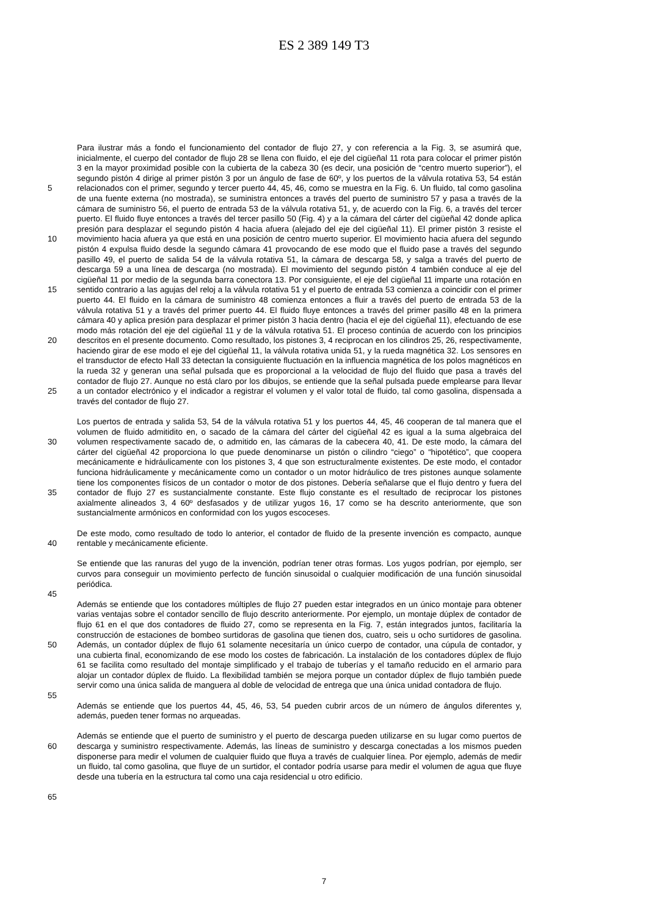ES 2 389 149 T3
5
10
15
20
25
30
35
40
45
50
55
60
65
Para ilustrar más a fondo el funcionamiento del contador de flujo 27, y con referencia a la Fig. 3, se asumirá que, inicialmente, el cuerpo del contador de flujo 28 se llena con fluido, el eje del cigüeñal 11 rota para colocar el primer pistón 3 en la mayor proximidad posible con la cubierta de la cabeza 30 (es decir, una posición de “centro muerto superior”), el segundo pistón 4 dirige al primer pistón 3 por un ángulo de fase de 60º, y los puertos de la válvula rotativa 53, 54 están relacionados con el primer, segundo y tercer puerto 44, 45, 46, como se muestra en la Fig. 6. Un fluido, tal como gasolina de una fuente externa (no mostrada), se suministra entonces a través del puerto de suministro 57 y pasa a través de la cámara de suministro 56, el puerto de entrada 53 de la válvula rotativa 51, y, de acuerdo con la Fig. 6, a través del tercer puerto. El fluido fluye entonces a través del tercer pasillo 50 (Fig. 4) y a la cámara del cárter del cigüeñal 42 donde aplica presión para desplazar el segundo pistón 4 hacia afuera (alejado del eje del cigüeñal 11). El primer pistón 3 resiste el movimiento hacia afuera ya que está en una posición de centro muerto superior. El movimiento hacia afuera del segundo pistón 4 expulsa fluido desde la segundo cámara 41 provocando de ese modo que el fluido pase a través del segundo pasillo 49, el puerto de salida 54 de la válvula rotativa 51, la cámara de descarga 58, y salga a través del puerto de descarga 59 a una línea de descarga (no mostrada). El movimiento del segundo pistón 4 también conduce al eje del cigüeñal 11 por medio de la segunda barra conectora 13. Por consiguiente, el eje del cigüeñal 11 imparte una rotación en sentido contrario a las agujas del reloj a la válvula rotativa 51 y el puerto de entrada 53 comienza a coincidir con el primer puerto 44. El fluido en la cámara de suministro 48 comienza entonces a fluir a través del puerto de entrada 53 de la válvula rotativa 51 y a través del primer puerto 44. El fluido fluye entonces a través del primer pasillo 48 en la primera cámara 40 y aplica presión para desplazar el primer pistón 3 hacia dentro (hacia el eje del cigüeñal 11), efectuando de ese modo más rotación del eje del cigüeñal 11 y de la válvula rotativa 51. El proceso continúa de acuerdo con los principios descritos en el presente documento. Como resultado, los pistones 3, 4 reciprocan en los cilindros 25, 26, respectivamente, haciendo girar de ese modo el eje del cigüeñal 11, la válvula rotativa unida 51, y la rueda magnética 32. Los sensores en el transductor de efecto Hall 33 detectan la consiguiente fluctuación en la influencia magnética de los polos magnéticos en la rueda 32 y generan una señal pulsada que es proporcional a la velocidad de flujo del fluido que pasa a través del contador de flujo 27. Aunque no está claro por los dibujos, se entiende que la señal pulsada puede emplearse para llevar a un contador electrónico y el indicador a registrar el volumen y el valor total de fluido, tal como gasolina, dispensada a través del contador de flujo 27.
Los puertos de entrada y salida 53, 54 de la válvula rotativa 51 y los puertos 44, 45, 46 cooperan de tal manera que el volumen de fluido admitidito en, o sacado de la cámara del cárter del cigüeñal 42 es igual a la suma algebraica del volumen respectivamente sacado de, o admitido en, las cámaras de la cabecera 40, 41. De este modo, la cámara del cárter del cigüeñal 42 proporciona lo que puede denominarse un pistón o cilindro “ciego” o “hipotético”, que coopera mecánicamente e hidráulicamente con los pistones 3, 4 que son estructuralmente existentes. De este modo, el contador funciona hidráulicamente y mecánicamente como un contador o un motor hidráulico de tres pistones aunque solamente tiene los componentes físicos de un contador o motor de dos pistones. Debería señalarse que el flujo dentro y fuera del contador de flujo 27 es sustancialmente constante. Este flujo constante es el resultado de reciprocar los pistones axialmente alineados 3, 4 60º desfasados y de utilizar yugos 16, 17 como se ha descrito anteriormente, que son sustancialmente armónicos en conformidad con los yugos escoceses.
De este modo, como resultado de todo lo anterior, el contador de fluido de la presente invención es compacto, aunque rentable y mecánicamente eficiente.
Se entiende que las ranuras del yugo de la invención, podrían tener otras formas. Los yugos podrían, por ejemplo, ser curvos para conseguir un movimiento perfecto de función sinusoidal o cualquier modificación de una función sinusoidal periódica.
Además se entiende que los contadores múltiples de flujo 27 pueden estar integrados en un único montaje para obtener varias ventajas sobre el contador sencillo de flujo descrito anteriormente. Por ejemplo, un montaje dúplex de contador de flujo 61 en el que dos contadores de fluido 27, como se representa en la Fig. 7, están integrados juntos, facilitaría la construcción de estaciones de bombeo surtidoras de gasolina que tienen dos, cuatro, seis u ocho surtidores de gasolina. Además, un contador dúplex de flujo 61 solamente necesitaría un único cuerpo de contador, una cúpula de contador, y una cubierta final, economizando de ese modo los costes de fabricación. La instalación de los contadores dúplex de flujo 61 se facilita como resultado del montaje simplificado y el trabajo de tuberías y el tamaño reducido en el armario para alojar un contador dúplex de fluido. La flexibilidad también se mejora porque un contador dúplex de flujo también puede servir como una única salida de manguera al doble de velocidad de entrega que una única unidad contadora de flujo.
Además se entiende que los puertos 44, 45, 46, 53, 54 pueden cubrir arcos de un número de ángulos diferentes y, además, pueden tener formas no arqueadas.
Además se entiende que el puerto de suministro y el puerto de descarga pueden utilizarse en su lugar como puertos de descarga y suministro respectivamente. Además, las líneas de suministro y descarga conectadas a los mismos pueden disponerse para medir el volumen de cualquier fluido que fluya a través de cualquier línea. Por ejemplo, además de medir un fluido, tal como gasolina, que fluye de un surtidor, el contador podría usarse para medir el volumen de agua que fluye desde una tubería en la estructura tal como una caja residencial u otro edificio.
7